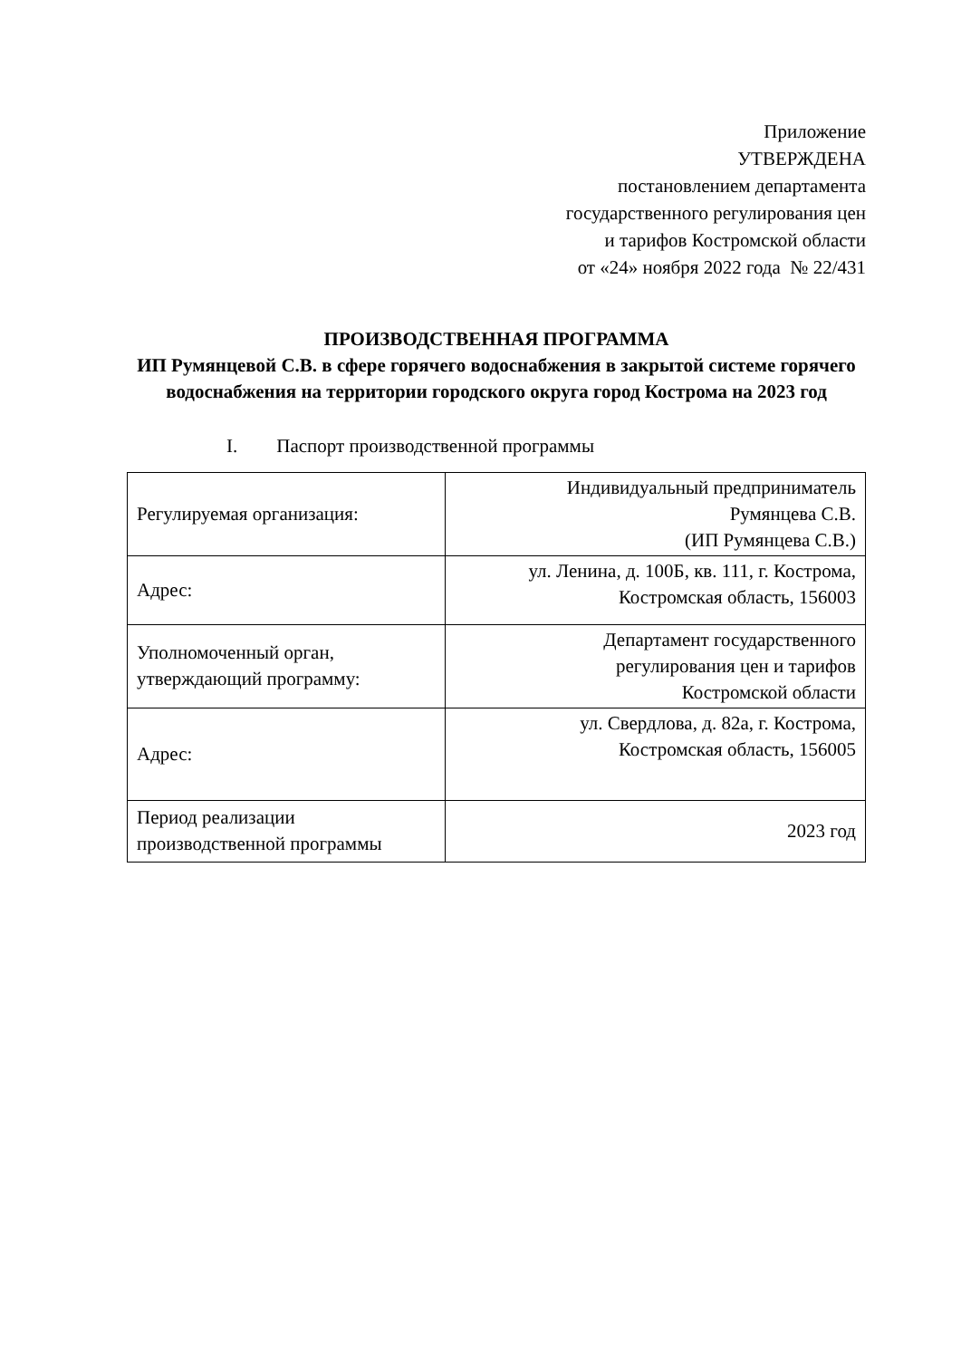Приложение
УТВЕРЖДЕНА
постановлением департамента
государственного регулирования цен
и тарифов Костромской области
от «24» ноября 2022 года № 22/431
ПРОИЗВОДСТВЕННАЯ ПРОГРАММА
ИП Румянцевой С.В. в сфере горячего водоснабжения в закрытой системе горячего водоснабжения на территории городского округа город Кострома на 2023 год
I. Паспорт производственной программы
| Регулируемая организация: | Индивидуальный предприниматель Румянцева С.В. (ИП Румянцева С.В.) |
| Адрес: | ул. Ленина, д. 100Б, кв. 111, г. Кострома, Костромская область, 156003 |
| Уполномоченный орган, утверждающий программу: | Департамент государственного регулирования цен и тарифов Костромской области |
| Адрес: | ул. Свердлова, д. 82а, г. Кострома, Костромская область, 156005 |
| Период реализации производственной программы | 2023 год |